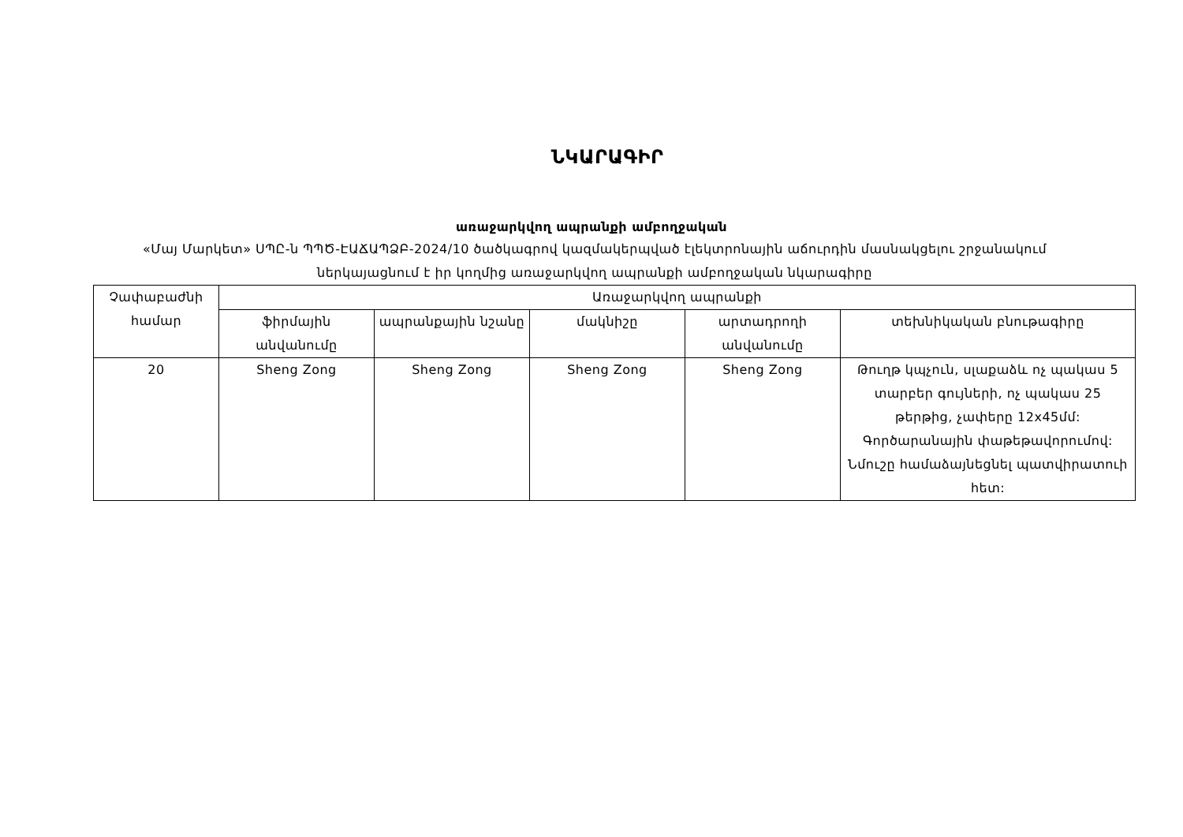ՆԿԱՐԱԳԻՐ
առաջարկվող ապրանքի ամբողջական
«Մայ Մարկետ» ՍՊԸ-ն ՊՊԾ-ԷԱՃԱՊՁԲ-2024/10 ծածկագրով կազմակերպված էլեկտրոնային աճուրդին մասնակցելու շրջանակում ներկայացնում է իր կողմից առաջարկվող ապրանքի ամբողջական նկարագիրը
| Չափաբաժնի համար | Առաջարկվող ապրանքի | | | | |
| --- | --- | --- | --- | --- | --- |
| | ֆիրմային անվանումը | ապրանքային նշանը | մակնիշը | արտադրողի անվանումը | տեխնիկական բնութագիրը |
| 20 | Sheng Zong | Sheng Zong | Sheng Zong | Sheng Zong | Թուղթ կպչուն, սլաքաձև ոչ պակաս 5 տարբեր գույների, ոչ պակաս 25 թերթից, չափերը 12x45մմ: Գործարանային փաթեթավորումով: Նմուշը համաձայնեցնել պատվիրատուի հետ: |